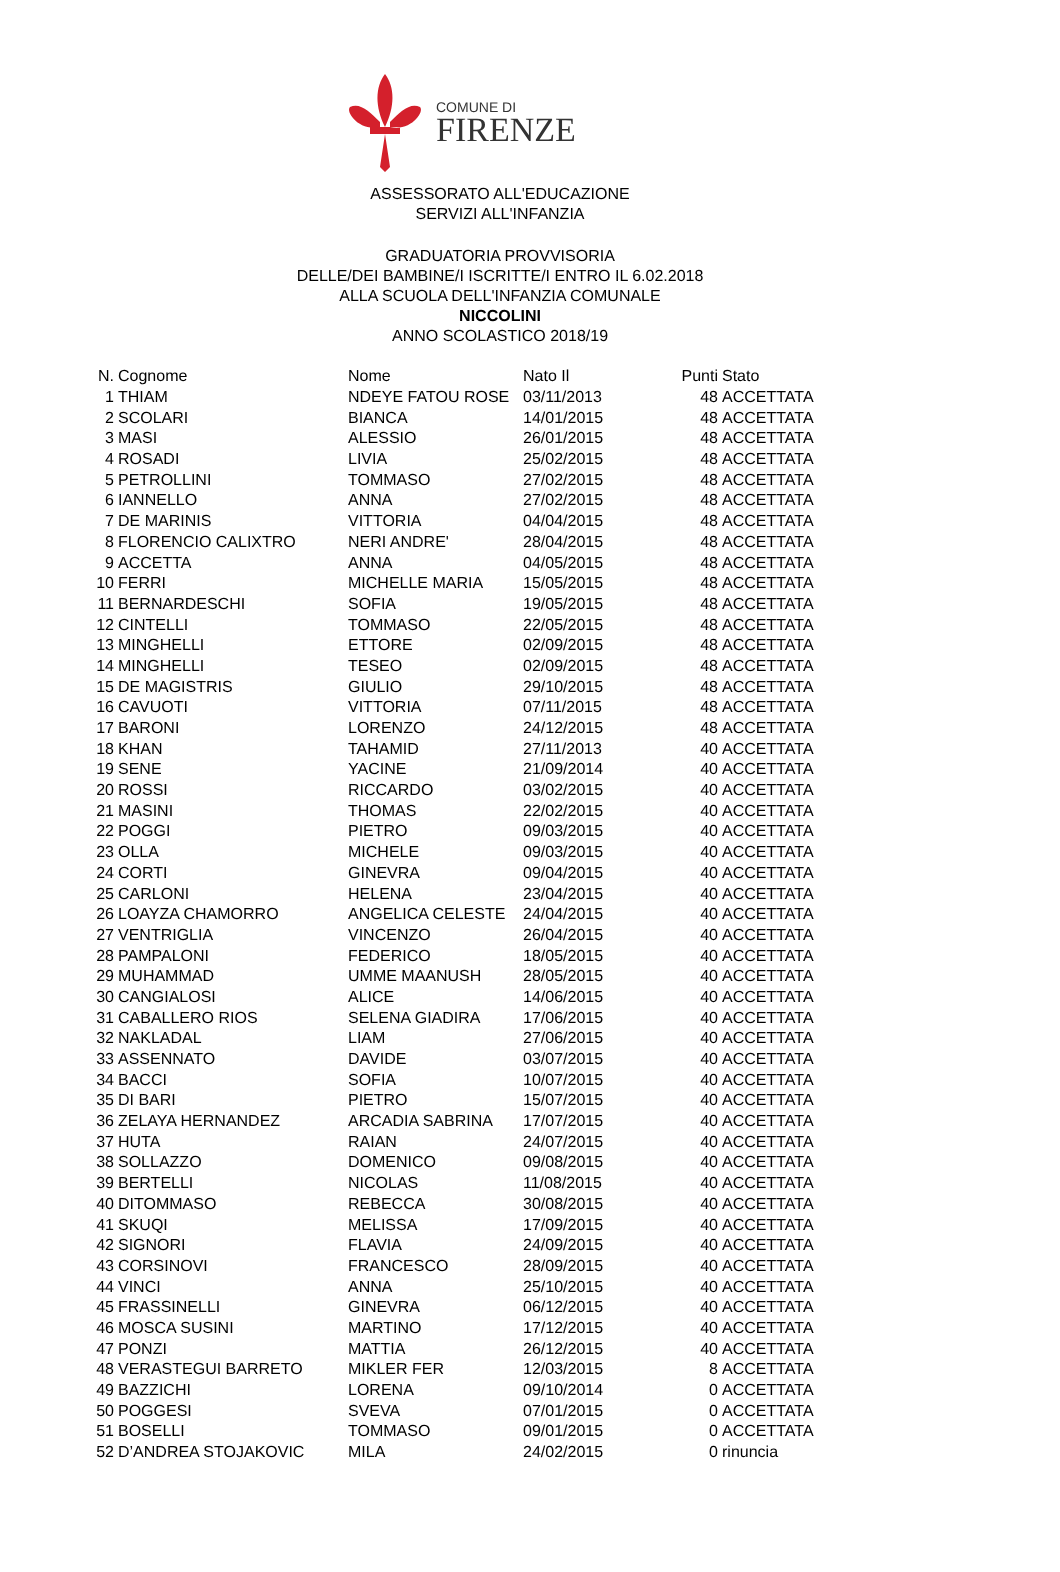COMUNE DI
FIRENZE
ASSESSORATO ALL'EDUCAZIONE
SERVIZI ALL'INFANZIA
GRADUATORIA PROVVISORIA
DELLE/DEI BAMBINE/I ISCRITTE/I ENTRO IL 6.02.2018
ALLA SCUOLA DELL'INFANZIA COMUNALE
NICCOLINI
ANNO SCOLASTICO 2018/19
| N. | Cognome | Nome | Nato Il | Punti | Stato |
| --- | --- | --- | --- | --- | --- |
| 1 | THIAM | NDEYE FATOU ROSE | 03/11/2013 | 48 | ACCETTATA |
| 2 | SCOLARI | BIANCA | 14/01/2015 | 48 | ACCETTATA |
| 3 | MASI | ALESSIO | 26/01/2015 | 48 | ACCETTATA |
| 4 | ROSADI | LIVIA | 25/02/2015 | 48 | ACCETTATA |
| 5 | PETROLLINI | TOMMASO | 27/02/2015 | 48 | ACCETTATA |
| 6 | IANNELLO | ANNA | 27/02/2015 | 48 | ACCETTATA |
| 7 | DE MARINIS | VITTORIA | 04/04/2015 | 48 | ACCETTATA |
| 8 | FLORENCIO CALIXTRO | NERI ANDRE' | 28/04/2015 | 48 | ACCETTATA |
| 9 | ACCETTA | ANNA | 04/05/2015 | 48 | ACCETTATA |
| 10 | FERRI | MICHELLE MARIA | 15/05/2015 | 48 | ACCETTATA |
| 11 | BERNARDESCHI | SOFIA | 19/05/2015 | 48 | ACCETTATA |
| 12 | CINTELLI | TOMMASO | 22/05/2015 | 48 | ACCETTATA |
| 13 | MINGHELLI | ETTORE | 02/09/2015 | 48 | ACCETTATA |
| 14 | MINGHELLI | TESEO | 02/09/2015 | 48 | ACCETTATA |
| 15 | DE MAGISTRIS | GIULIO | 29/10/2015 | 48 | ACCETTATA |
| 16 | CAVUOTI | VITTORIA | 07/11/2015 | 48 | ACCETTATA |
| 17 | BARONI | LORENZO | 24/12/2015 | 48 | ACCETTATA |
| 18 | KHAN | TAHAMID | 27/11/2013 | 40 | ACCETTATA |
| 19 | SENE | YACINE | 21/09/2014 | 40 | ACCETTATA |
| 20 | ROSSI | RICCARDO | 03/02/2015 | 40 | ACCETTATA |
| 21 | MASINI | THOMAS | 22/02/2015 | 40 | ACCETTATA |
| 22 | POGGI | PIETRO | 09/03/2015 | 40 | ACCETTATA |
| 23 | OLLA | MICHELE | 09/03/2015 | 40 | ACCETTATA |
| 24 | CORTI | GINEVRA | 09/04/2015 | 40 | ACCETTATA |
| 25 | CARLONI | HELENA | 23/04/2015 | 40 | ACCETTATA |
| 26 | LOAYZA CHAMORRO | ANGELICA CELESTE | 24/04/2015 | 40 | ACCETTATA |
| 27 | VENTRIGLIA | VINCENZO | 26/04/2015 | 40 | ACCETTATA |
| 28 | PAMPALONI | FEDERICO | 18/05/2015 | 40 | ACCETTATA |
| 29 | MUHAMMAD | UMME MAANUSH | 28/05/2015 | 40 | ACCETTATA |
| 30 | CANGIALOSI | ALICE | 14/06/2015 | 40 | ACCETTATA |
| 31 | CABALLERO RIOS | SELENA GIADIRA | 17/06/2015 | 40 | ACCETTATA |
| 32 | NAKLADAL | LIAM | 27/06/2015 | 40 | ACCETTATA |
| 33 | ASSENNATO | DAVIDE | 03/07/2015 | 40 | ACCETTATA |
| 34 | BACCI | SOFIA | 10/07/2015 | 40 | ACCETTATA |
| 35 | DI BARI | PIETRO | 15/07/2015 | 40 | ACCETTATA |
| 36 | ZELAYA HERNANDEZ | ARCADIA SABRINA | 17/07/2015 | 40 | ACCETTATA |
| 37 | HUTA | RAIAN | 24/07/2015 | 40 | ACCETTATA |
| 38 | SOLLAZZO | DOMENICO | 09/08/2015 | 40 | ACCETTATA |
| 39 | BERTELLI | NICOLAS | 11/08/2015 | 40 | ACCETTATA |
| 40 | DITOMMASO | REBECCA | 30/08/2015 | 40 | ACCETTATA |
| 41 | SKUQI | MELISSA | 17/09/2015 | 40 | ACCETTATA |
| 42 | SIGNORI | FLAVIA | 24/09/2015 | 40 | ACCETTATA |
| 43 | CORSINOVI | FRANCESCO | 28/09/2015 | 40 | ACCETTATA |
| 44 | VINCI | ANNA | 25/10/2015 | 40 | ACCETTATA |
| 45 | FRASSINELLI | GINEVRA | 06/12/2015 | 40 | ACCETTATA |
| 46 | MOSCA SUSINI | MARTINO | 17/12/2015 | 40 | ACCETTATA |
| 47 | PONZI | MATTIA | 26/12/2015 | 40 | ACCETTATA |
| 48 | VERASTEGUI BARRETO | MIKLER FER | 12/03/2015 | 8 | ACCETTATA |
| 49 | BAZZICHI | LORENA | 09/10/2014 | 0 | ACCETTATA |
| 50 | POGGESI | SVEVA | 07/01/2015 | 0 | ACCETTATA |
| 51 | BOSELLI | TOMMASO | 09/01/2015 | 0 | ACCETTATA |
| 52 | D’ANDREA STOJAKOVIC | MILA | 24/02/2015 | 0 | rinuncia |